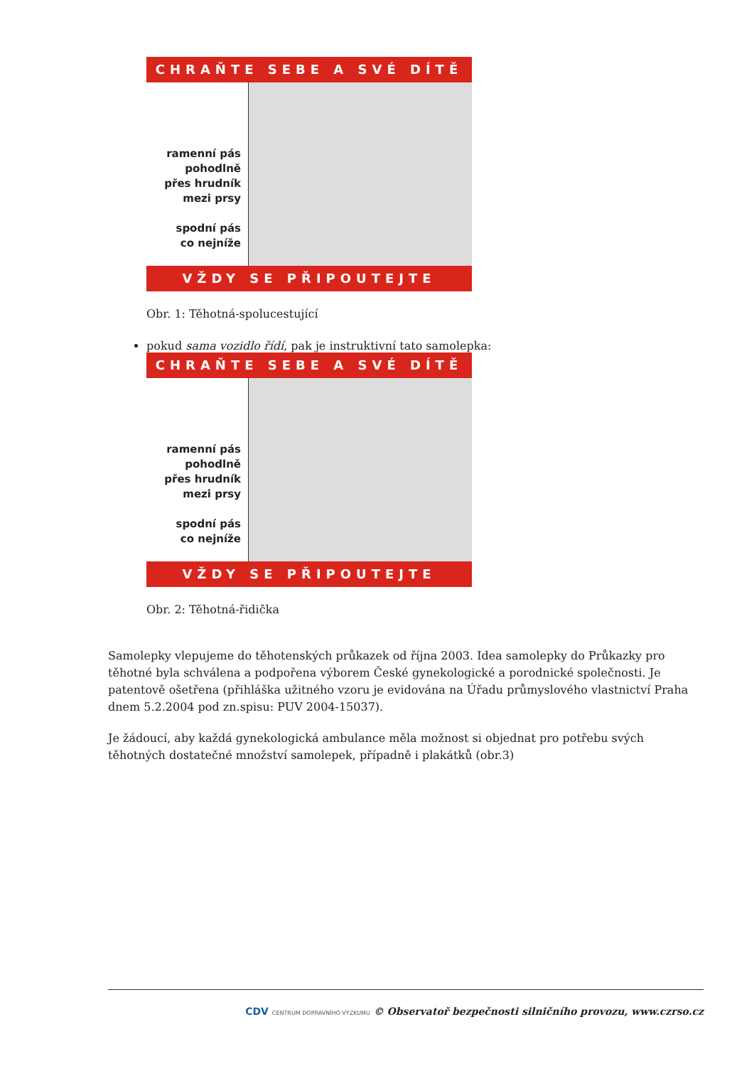CHRAŇTE SEBE A SVÉ DÍTĚ
ramenní pás
pohodlně
přes hrudník
mezi prsy
spodní pás
co nejníže
VŽDY SE PŘIPOUTEJTE
Obr. 1: Těhotná-spolucestující
pokud sama vozidlo řídí, pak je instruktivní tato samolepka:
CHRAŇTE SEBE A SVÉ DÍTĚ
ramenní pás
pohodlně
přes hrudník
mezi prsy
spodní pás
co nejníže
VŽDY SE PŘIPOUTEJTE
Obr. 2: Těhotná-řidička
Samolepky vlepujeme do těhotenských průkazek od října 2003. Idea samolepky do Průkazky pro těhotné byla schválena a podpořena výborem České gynekologické a porodnické společnosti. Je patentově ošetřena (přihláška užitného vzoru je evidována na Úřadu průmyslového vlastnictví Praha dnem 5.2.2004 pod zn.spisu: PUV 2004-15037).
Je žádoucí, aby každá gynekologická ambulance měla možnost si objednat pro potřebu svých těhotných dostatečné množství samolepek, případně i plakátků (obr.3)
CDV CENTRUM DOPRAVNÍHO VÝZKUMU © Observatoř bezpečnosti silničního provozu, www.czrso.cz